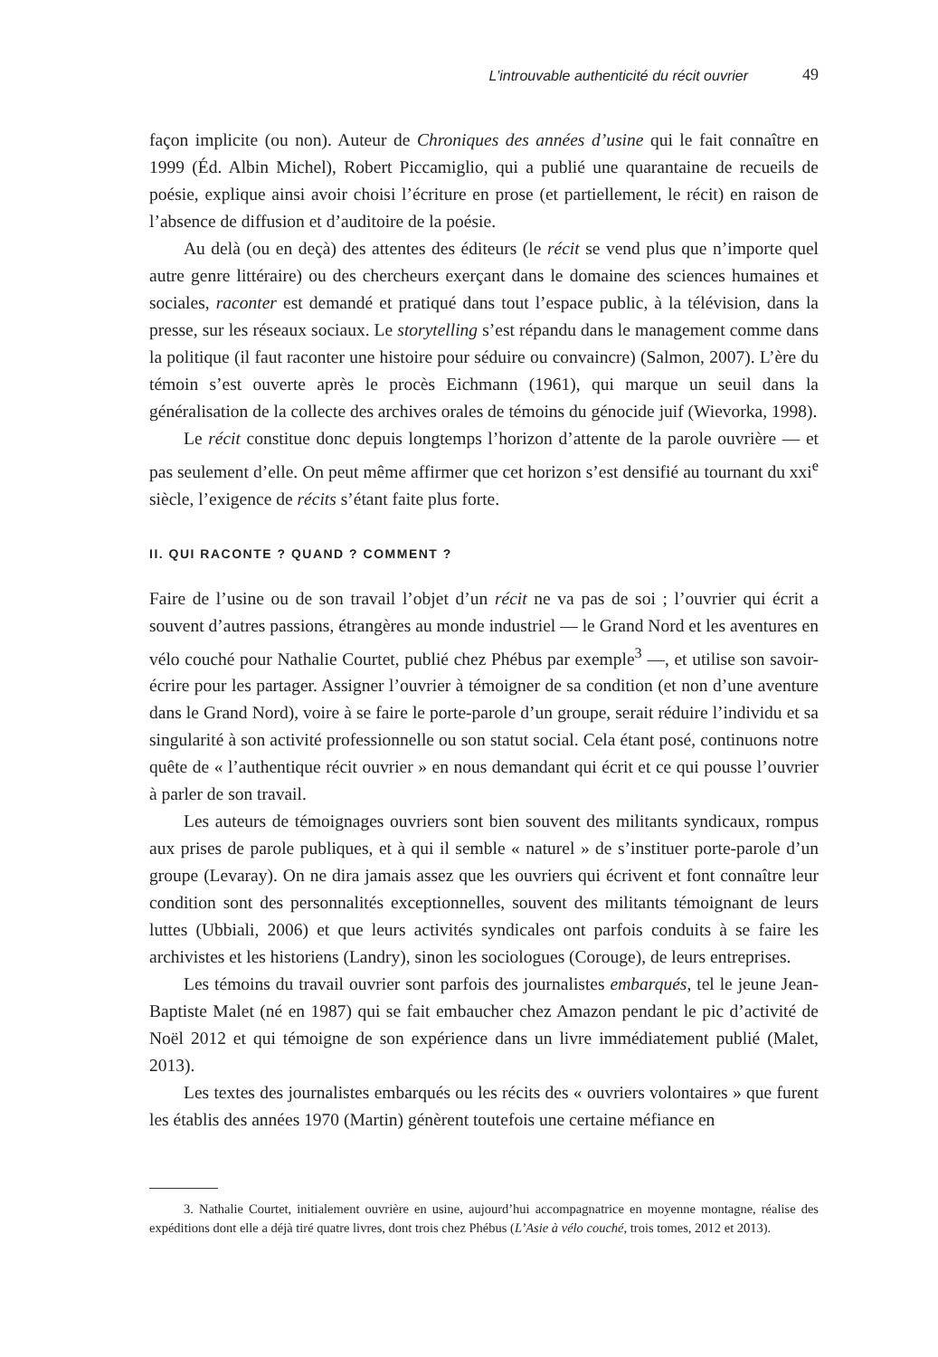L’introuvable authenticité du récit ouvrier 49
façon implicite (ou non). Auteur de Chroniques des années d’usine qui le fait connaître en 1999 (Éd. Albin Michel), Robert Piccamiglio, qui a publié une quarantaine de recueils de poésie, explique ainsi avoir choisi l’écriture en prose (et partiellement, le récit) en raison de l’absence de diffusion et d’auditoire de la poésie.
Au delà (ou en deçà) des attentes des éditeurs (le récit se vend plus que n’importe quel autre genre littéraire) ou des chercheurs exerçant dans le domaine des sciences humaines et sociales, raconter est demandé et pratiqué dans tout l’espace public, à la télévision, dans la presse, sur les réseaux sociaux. Le storytelling s’est répandu dans le management comme dans la politique (il faut raconter une histoire pour séduire ou convaincre) (Salmon, 2007). L’ère du témoin s’est ouverte après le procès Eichmann (1961), qui marque un seuil dans la généralisation de la collecte des archives orales de témoins du génocide juif (Wievorka, 1998).
Le récit constitue donc depuis longtemps l’horizon d’attente de la parole ouvrière — et pas seulement d’elle. On peut même affirmer que cet horizon s’est densifié au tournant du xxi<sup>e</sup> siècle, l’exigence de récits s’étant faite plus forte.
II. QUI RACONTE ? QUAND ? COMMENT ?
Faire de l’usine ou de son travail l’objet d’un récit ne va pas de soi ; l’ouvrier qui écrit a souvent d’autres passions, étrangères au monde industriel — le Grand Nord et les aventures en vélo couché pour Nathalie Courtet, publié chez Phébus par exemple<sup>3</sup> —, et utilise son savoir-écrire pour les partager. Assigner l’ouvrier à témoigner de sa condition (et non d’une aventure dans le Grand Nord), voire à se faire le porte-parole d’un groupe, serait réduire l’individu et sa singularité à son activité professionnelle ou son statut social. Cela étant posé, continuons notre quête de « l’authentique récit ouvrier » en nous demandant qui écrit et ce qui pousse l’ouvrier à parler de son travail.
Les auteurs de témoignages ouvriers sont bien souvent des militants syndicaux, rompus aux prises de parole publiques, et à qui il semble « naturel » de s’instituer porte-parole d’un groupe (Levaray). On ne dira jamais assez que les ouvriers qui écrivent et font connaître leur condition sont des personnalités exceptionnelles, souvent des militants témoignant de leurs luttes (Ubbiali, 2006) et que leurs activités syndicales ont parfois conduits à se faire les archivistes et les historiens (Landry), sinon les sociologues (Corouge), de leurs entreprises.
Les témoins du travail ouvrier sont parfois des journalistes embarqués, tel le jeune Jean-Baptiste Malet (né en 1987) qui se fait embaucher chez Amazon pendant le pic d’activité de Noël 2012 et qui témoigne de son expérience dans un livre immédiatement publié (Malet, 2013).
Les textes des journalistes embarqués ou les récits des « ouvriers volontaires » que furent les établis des années 1970 (Martin) génèrent toutefois une certaine méfiance en
3. Nathalie Courtet, initialement ouvrière en usine, aujourd’hui accompagnatrice en moyenne montagne, réalise des expéditions dont elle a déjà tiré quatre livres, dont trois chez Phébus (L’Asie à vélo couché, trois tomes, 2012 et 2013).